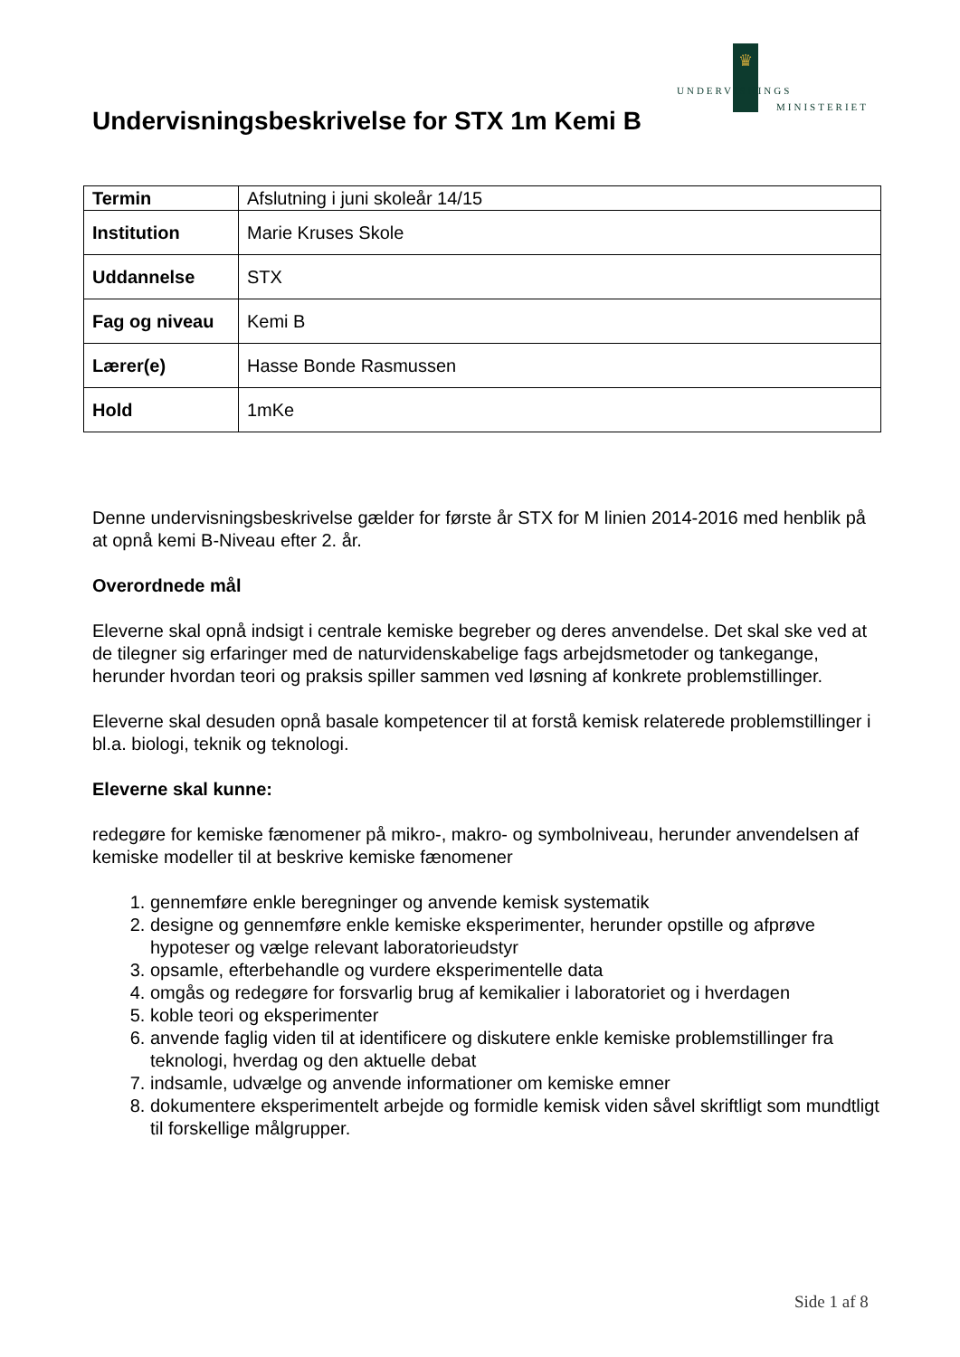♛
UNDERVISNINGS
MINISTERIET
Undervisningsbeskrivelse for STX 1m Kemi B
| Termin | Afslutning i juni skoleår 14/15 |
| Institution | Marie Kruses Skole |
| Uddannelse | STX |
| Fag og niveau | Kemi B |
| Lærer(e) | Hasse Bonde Rasmussen |
| Hold | 1mKe |
Denne undervisningsbeskrivelse gælder for første år STX for M linien 2014-2016 med henblik på at opnå kemi B-Niveau efter 2. år.
Overordnede mål
Eleverne skal opnå indsigt i centrale kemiske begreber og deres anvendelse. Det skal ske ved at de tilegner sig erfaringer med de naturvidenskabelige fags arbejdsmetoder og tankegange, herunder hvordan teori og praksis spiller sammen ved løsning af konkrete problemstillinger.
Eleverne skal desuden opnå basale kompetencer til at forstå kemisk relaterede problemstillinger i bl.a. biologi, teknik og teknologi.
Eleverne skal kunne:
redegøre for kemiske fænomener på mikro-, makro- og symbolniveau, herunder anvendelsen af kemiske modeller til at beskrive kemiske fænomener
1. gennemføre enkle beregninger og anvende kemisk systematik
2. designe og gennemføre enkle kemiske eksperimenter, herunder opstille og afprøve hypoteser og vælge relevant laboratorieudstyr
3. opsamle, efterbehandle og vurdere eksperimentelle data
4. omgås og redegøre for forsvarlig brug af kemikalier i laboratoriet og i hverdagen
5. koble teori og eksperimenter
6. anvende faglig viden til at identificere og diskutere enkle kemiske problemstillinger fra teknologi, hverdag og den aktuelle debat
7. indsamle, udvælge og anvende informationer om kemiske emner
8. dokumentere eksperimentelt arbejde og formidle kemisk viden såvel skriftligt som mundtligt til forskellige målgrupper.
Side 1 af 8